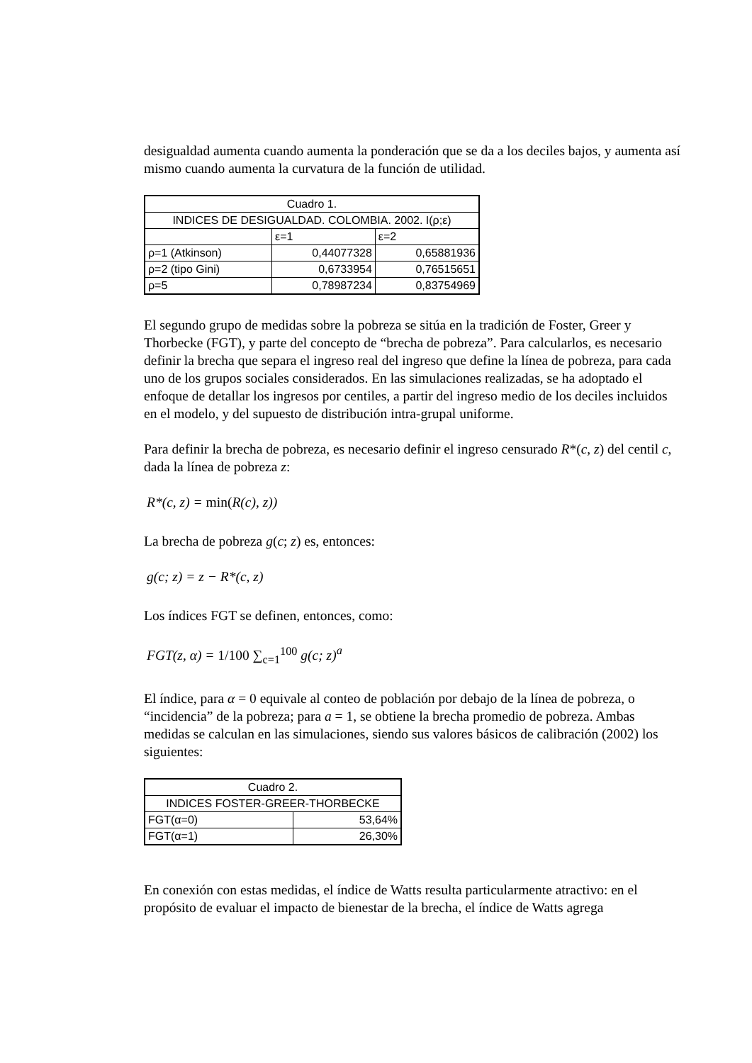desigualdad aumenta cuando aumenta la ponderación que se da a los deciles bajos, y aumenta así mismo cuando aumenta la curvatura de la función de utilidad.
| Cuadro 1. | | |
| INDICES DE DESIGUALDAD. COLOMBIA. 2002. I(ρ;ε) | | |
| | ε=1 | ε=2 |
| ρ=1 (Atkinson) | 0,44077328 | 0,65881936 |
| ρ=2 (tipo Gini) | 0,6733954 | 0,76515651 |
| ρ=5 | 0,78987234 | 0,83754969 |
El segundo grupo de medidas sobre la pobreza se sitúa en la tradición de Foster, Greer y Thorbecke (FGT), y parte del concepto de “brecha de pobreza”. Para calcularlos, es necesario definir la brecha que separa el ingreso real del ingreso que define la línea de pobreza, para cada uno de los grupos sociales considerados. En las simulaciones realizadas, se ha adoptado el enfoque de detallar los ingresos por centiles, a partir del ingreso medio de los deciles incluidos en el modelo, y del supuesto de distribución intra-grupal uniforme.
Para definir la brecha de pobreza, es necesario definir el ingreso censurado R*(c, z) del centil c, dada la línea de pobreza z:
R*(c, z) = min(R(c), z))
La brecha de pobreza g(c; z) es, entonces:
g(c; z) = z − R*(c, z)
Los índices FGT se definen, entonces, como:
FGT(z, α) = 1/100 ∑<sub>c=1</sub><sup>100</sup> g(c; z)<sup>a</sup>
El índice, para α = 0 equivale al conteo de población por debajo de la línea de pobreza, o “incidencia” de la pobreza; para a = 1, se obtiene la brecha promedio de pobreza. Ambas medidas se calculan en las simulaciones, siendo sus valores básicos de calibración (2002) los siguientes:
| Cuadro 2. | |
| INDICES FOSTER-GREER-THORBECKE | |
| FGT(α=0) | 53,64% |
| FGT(α=1) | 26,30% |
En conexión con estas medidas, el índice de Watts resulta particularmente atractivo: en el propósito de evaluar el impacto de bienestar de la brecha, el índice de Watts agrega